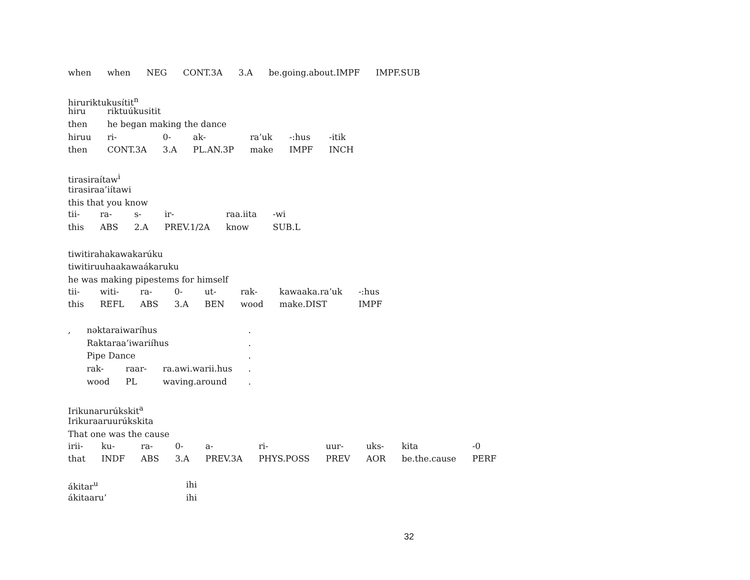| when | when | NEG | CONT.3A | 3.A | be.going.about.IMPF | IMPF.SUB |
hiruriktukusítit<sup>n</sup>
| hiru | riktuúkusitit | | | | | |
| then | he began making the dance | | | | | |
| hiruu | ri- | 0- | ak- | ra’uk | -:hus | -itik |
| then | CONT.3A | 3.A | PL.AN.3P | make | IMPF | INCH |
tirasiraítaw<sup>i</sup>
tirasiraa’iítawi
this that you know
| tii- | ra- | s- | ir- | raa.iita | -wi |
| this | ABS | 2.A | PREV.1/2A | know | SUB.L |
tiwitirahakawakarúku
tiwitiruuhaakawaákaruku
he was making pipestems for himself
| tii- | witi- | ra- | 0- | ut- | rak- | kawaaka.ra’uk | -:hus |
| this | REFL | ABS | 3.A | BEN | wood | make.DIST | IMPF |
| , | nəktaraiwaríhus | | | . |
| | Raktaraa’iwariíhus | | | . |
| | Pipe Dance | | | . |
| | rak- | raar- | ra.awi.warii.hus | . |
| | wood | PL | waving.around | . |
Irikunarurúkskit<sup>a</sup>
Irikuraaruurúkskita
That one was the cause
| irii- | ku- | ra- | 0- | a- | ri- | uur- | uks- | kita | -0 |
| that | INDF | ABS | 3.A | PREV.3A | PHYS.POSS | PREV | AOR | be.the.cause | PERF |
| ákitar<sup>u</sup> | ihi |
| ákitaaru’ | ihi |
32